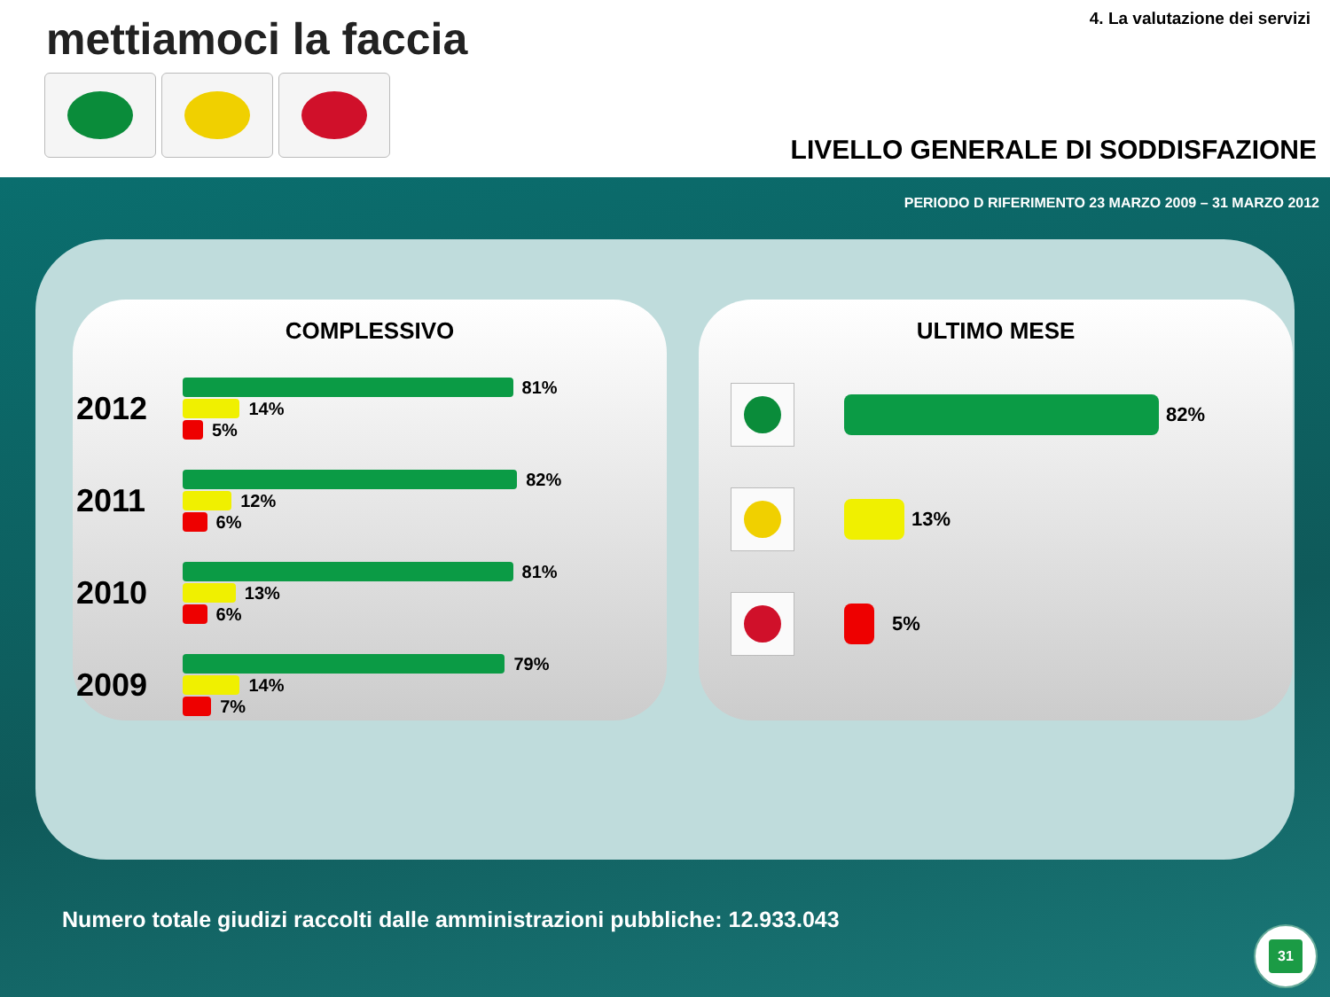mettiamoci la faccia 4. La valutazione dei servizi
LIVELLO GENERALE DI SODDISFAZIONE
PERIODO D RIFERIMENTO 23 MARZO 2009 – 31 MARZO 2012
COMPLESSIVO
2012
81%
14%
5%
2011
82%
12%
6%
2010
81%
13%
6%
2009
79%
14%
7%
ULTIMO MESE
82%
13%
5%
Numero totale giudizi raccolti dalle amministrazioni pubbliche: 12.933.043
31